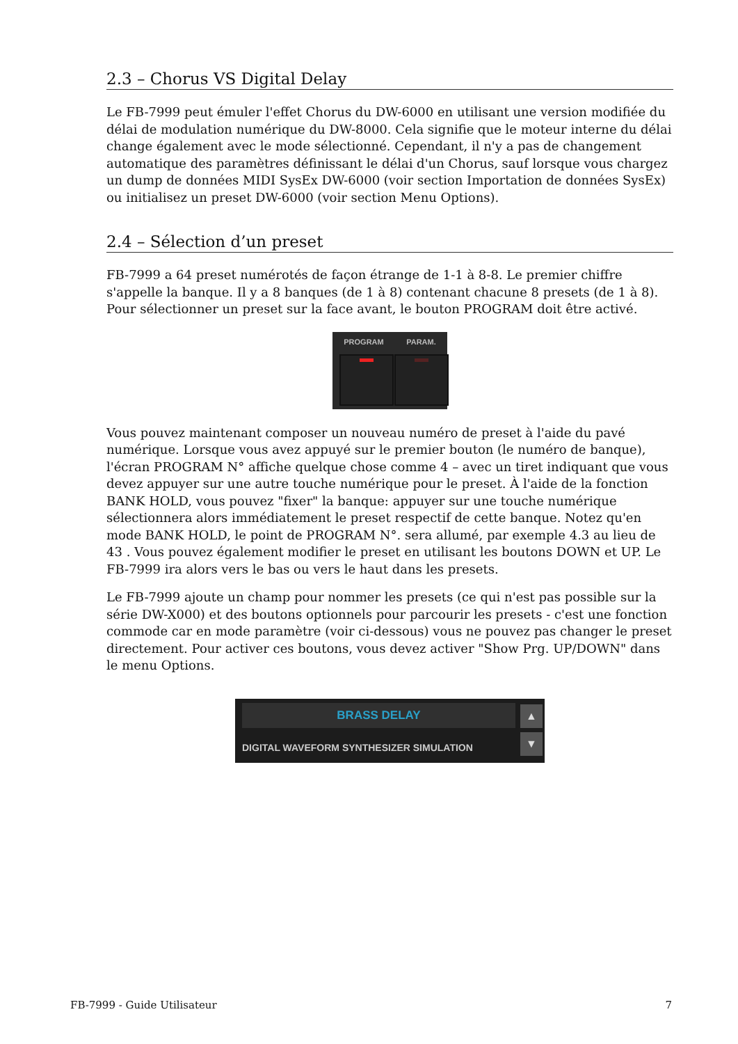2.3 – Chorus VS Digital Delay
Le FB-7999 peut émuler l'effet Chorus du DW-6000 en utilisant une version modifiée du délai de modulation numérique du DW-8000. Cela signifie que le moteur interne du délai change également avec le mode sélectionné. Cependant, il n'y a pas de changement automatique des paramètres définissant le délai d'un Chorus, sauf lorsque vous chargez un dump de données MIDI SysEx DW-6000 (voir section Importation de données SysEx) ou initialisez un preset DW-6000 (voir section Menu Options).
2.4 – Sélection d’un preset
FB-7999 a 64 preset numérotés de façon étrange de 1-1 à 8-8. Le premier chiffre s'appelle la banque. Il y a 8 banques (de 1 à 8) contenant chacune 8 presets (de 1 à 8). Pour sélectionner un preset sur la face avant, le bouton PROGRAM doit être activé.
PROGRAM PARAM.
Vous pouvez maintenant composer un nouveau numéro de preset à l'aide du pavé numérique. Lorsque vous avez appuyé sur le premier bouton (le numéro de banque), l'écran PROGRAM N° affiche quelque chose comme 4 – avec un tiret indiquant que vous devez appuyer sur une autre touche numérique pour le preset. À l'aide de la fonction BANK HOLD, vous pouvez "fixer" la banque: appuyer sur une touche numérique sélectionnera alors immédiatement le preset respectif de cette banque. Notez qu'en mode BANK HOLD, le point de PROGRAM N°. sera allumé, par exemple 4.3 au lieu de 43 . Vous pouvez également modifier le preset en utilisant les boutons DOWN et UP. Le FB-7999 ira alors vers le bas ou vers le haut dans les presets.
Le FB-7999 ajoute un champ pour nommer les presets (ce qui n'est pas possible sur la série DW-X000) et des boutons optionnels pour parcourir les presets - c'est une fonction commode car en mode paramètre (voir ci-dessous) vous ne pouvez pas changer le preset directement. Pour activer ces boutons, vous devez activer "Show Prg. UP/DOWN" dans le menu Options.
BRASS DELAY
DIGITAL WAVEFORM SYNTHESIZER SIMULATION
▲
▼
FB-7999 - Guide Utilisateur 7